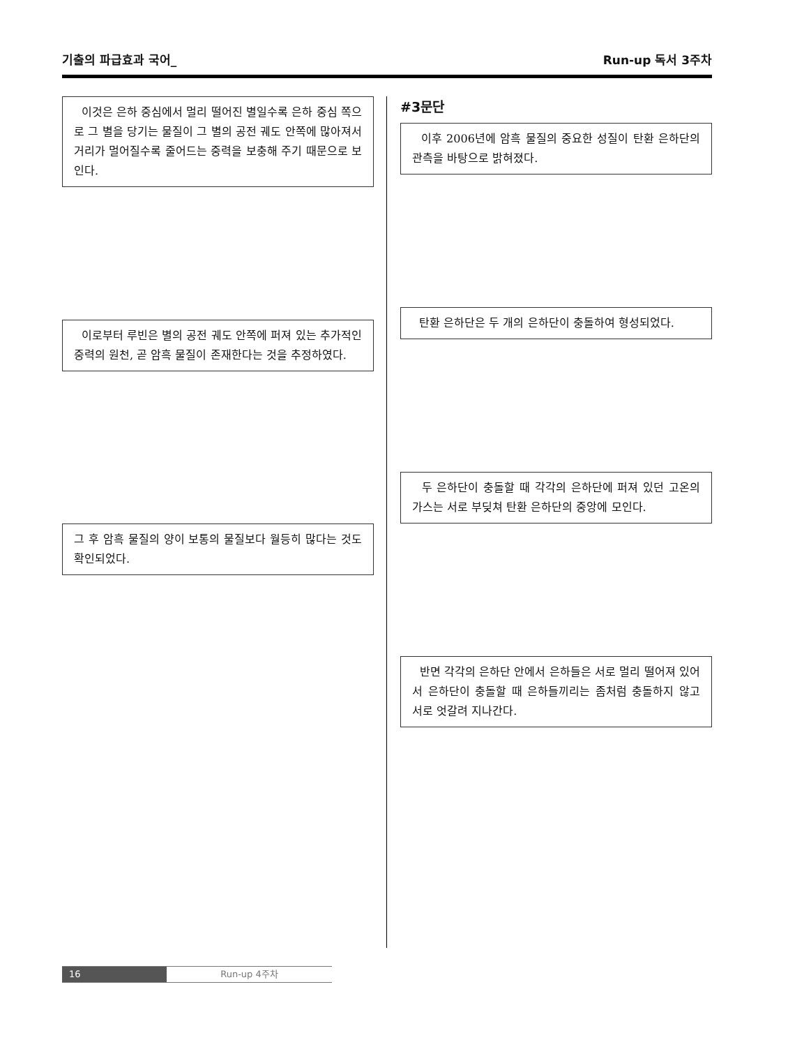기출의 파급효과 국어_ Run-up 독서 3주차
이것은 은하 중심에서 멀리 떨어진 별일수록 은하 중심 쪽으로 그 별을 당기는 물질이 그 별의 공전 궤도 안쪽에 많아져서 거리가 멀어질수록 줄어드는 중력을 보충해 주기 때문으로 보인다.
이로부터 루빈은 별의 공전 궤도 안쪽에 퍼져 있는 추가적인 중력의 원천, 곧 암흑 물질이 존재한다는 것을 추정하였다.
그 후 암흑 물질의 양이 보통의 물질보다 월등히 많다는 것도 확인되었다.
#3문단
이후 2006년에 암흑 물질의 중요한 성질이 탄환 은하단의 관측을 바탕으로 밝혀졌다.
탄환 은하단은 두 개의 은하단이 충돌하여 형성되었다.
두 은하단이 충돌할 때 각각의 은하단에 퍼져 있던 고온의 가스는 서로 부딪쳐 탄환 은하단의 중앙에 모인다.
반면 각각의 은하단 안에서 은하들은 서로 멀리 떨어져 있어서 은하단이 충돌할 때 은하들끼리는 좀처럼 충돌하지 않고 서로 엇갈려 지나간다.
16 Run-up 4주차